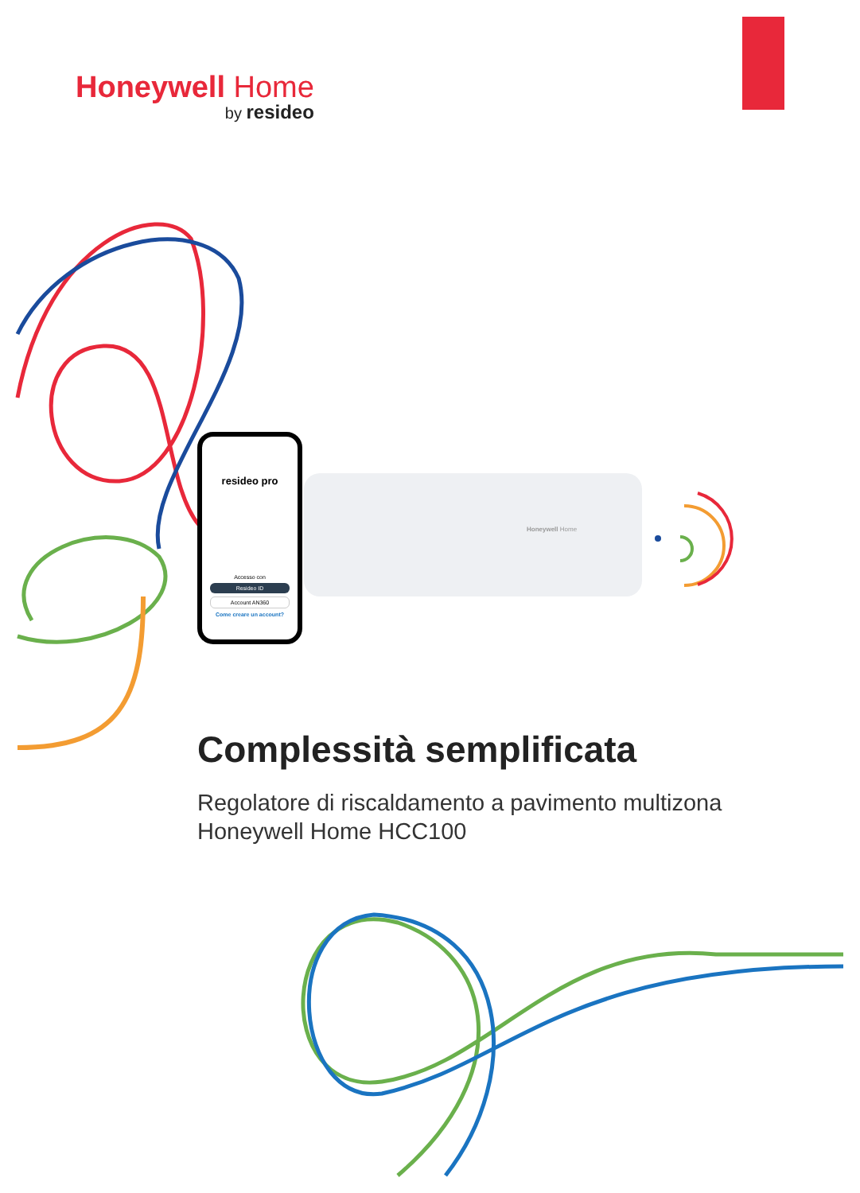Honeywell Home
by resideo
resideo pro
Accesso con
Resideo ID
Account AN360
Come creare un account?
Honeywell Home
Complessità semplificata
Regolatore di riscaldamento a pavimento multizona
Honeywell Home HCC100